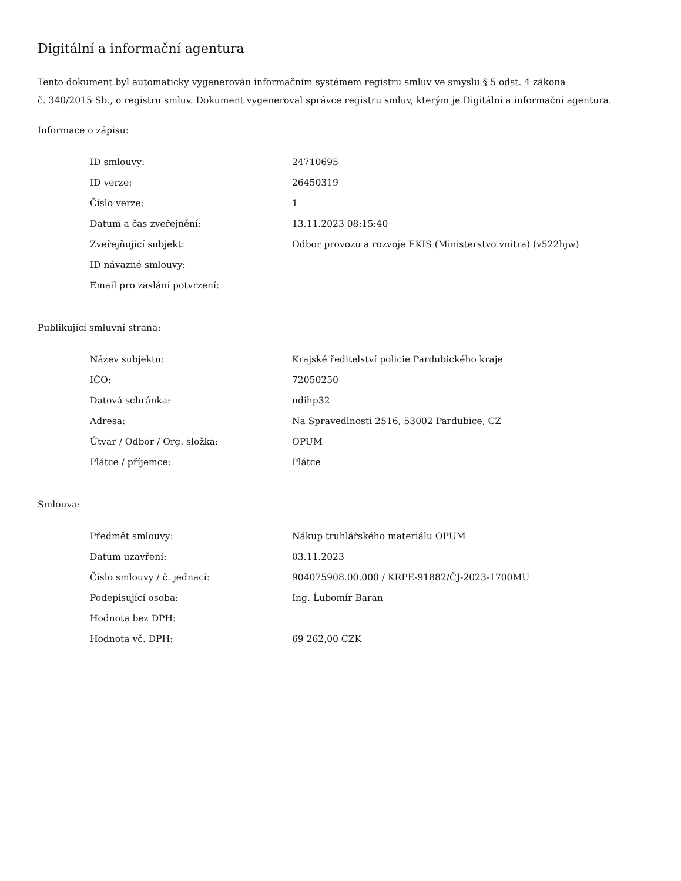Digitální a informační agentura
Tento dokument byl automaticky vygenerován informačním systémem registru smluv ve smyslu § 5 odst. 4 zákona
č. 340/2015 Sb., o registru smluv. Dokument vygeneroval správce registru smluv, kterým je Digitální a informační agentura.
Informace o zápisu:
| ID smlouvy: | 24710695 |
| ID verze: | 26450319 |
| Číslo verze: | 1 |
| Datum a čas zveřejnění: | 13.11.2023 08:15:40 |
| Zveřejňující subjekt: | Odbor provozu a rozvoje EKIS (Ministerstvo vnitra) (v522hjw) |
| ID návazné smlouvy: | |
| Email pro zaslání potvrzení: | |
Publikující smluvní strana:
| Název subjektu: | Krajské ředitelství policie Pardubického kraje |
| IČO: | 72050250 |
| Datová schránka: | ndihp32 |
| Adresa: | Na Spravedlnosti 2516, 53002 Pardubice, CZ |
| Útvar / Odbor / Org. složka: | OPUM |
| Plátce / příjemce: | Plátce |
Smlouva:
| Předmět smlouvy: | Nákup truhlářského materiálu OPUM |
| Datum uzavření: | 03.11.2023 |
| Číslo smlouvy / č. jednací: | 904075908.00.000 / KRPE-91882/ČJ-2023-1700MU |
| Podepisující osoba: | Ing. Ĺubomír Baran |
| Hodnota bez DPH: | |
| Hodnota vč. DPH: | 69 262,00 CZK |